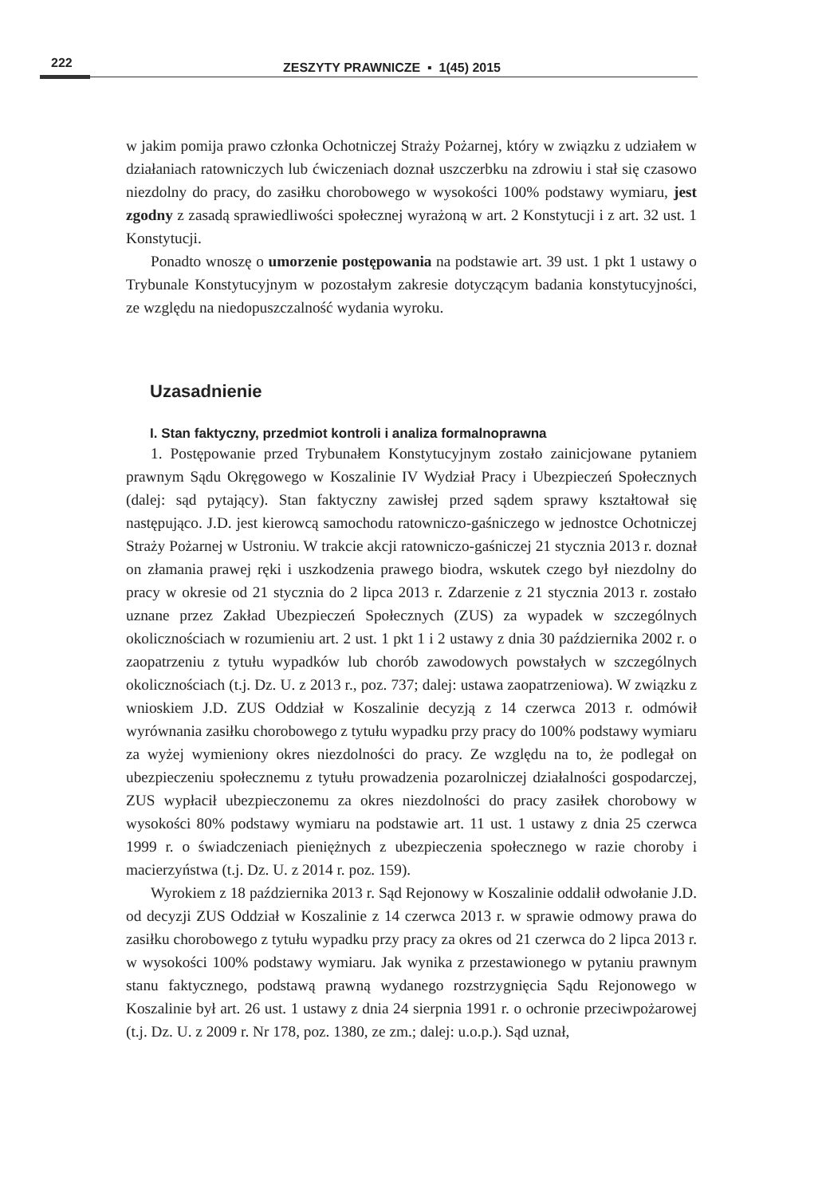222
ZESZYTY PRAWNICZE ▪ 1(45) 2015
w jakim pomija prawo członka Ochotniczej Straży Pożarnej, który w związku z udziałem w działaniach ratowniczych lub ćwiczeniach doznał uszczerbku na zdrowiu i stał się czasowo niezdolny do pracy, do zasiłku chorobowego w wysokości 100% podstawy wymiaru, jest zgodny z zasadą sprawiedliwości społecznej wyrażoną w art. 2 Konstytucji i z art. 32 ust. 1 Konstytucji.
Ponadto wnoszę o umorzenie postępowania na podstawie art. 39 ust. 1 pkt 1 ustawy o Trybunale Konstytucyjnym w pozostałym zakresie dotyczącym badania konstytucyjności, ze względu na niedopuszczalność wydania wyroku.
Uzasadnienie
I. Stan faktyczny, przedmiot kontroli i analiza formalnoprawna
1. Postępowanie przed Trybunałem Konstytucyjnym zostało zainicjowane pytaniem prawnym Sądu Okręgowego w Koszalinie IV Wydział Pracy i Ubezpieczeń Społecznych (dalej: sąd pytający). Stan faktyczny zawisłej przed sądem sprawy kształtował się następująco. J.D. jest kierowcą samochodu ratowniczo-gaśniczego w jednostce Ochotniczej Straży Pożarnej w Ustroniu. W trakcie akcji ratowniczo-gaśniczej 21 stycznia 2013 r. doznał on złamania prawej ręki i uszkodzenia prawego biodra, wskutek czego był niezdolny do pracy w okresie od 21 stycznia do 2 lipca 2013 r. Zdarzenie z 21 stycznia 2013 r. zostało uznane przez Zakład Ubezpieczeń Społecznych (ZUS) za wypadek w szczególnych okolicznościach w rozumieniu art. 2 ust. 1 pkt 1 i 2 ustawy z dnia 30 października 2002 r. o zaopatrzeniu z tytułu wypadków lub chorób zawodowych powstałych w szczególnych okolicznościach (t.j. Dz. U. z 2013 r., poz. 737; dalej: ustawa zaopatrzeniowa). W związku z wnioskiem J.D. ZUS Oddział w Koszalinie decyzją z 14 czerwca 2013 r. odmówił wyrównania zasiłku chorobowego z tytułu wypadku przy pracy do 100% podstawy wymiaru za wyżej wymieniony okres niezdolności do pracy. Ze względu na to, że podlegał on ubezpieczeniu społecznemu z tytułu prowadzenia pozarolniczej działalności gospodarczej, ZUS wypłacił ubezpieczonemu za okres niezdolności do pracy zasiłek chorobowy w wysokości 80% podstawy wymiaru na podstawie art. 11 ust. 1 ustawy z dnia 25 czerwca 1999 r. o świadczeniach pieniężnych z ubezpieczenia społecznego w razie choroby i macierzyństwa (t.j. Dz. U. z 2014 r. poz. 159).
Wyrokiem z 18 października 2013 r. Sąd Rejonowy w Koszalinie oddalił odwołanie J.D. od decyzji ZUS Oddział w Koszalinie z 14 czerwca 2013 r. w sprawie odmowy prawa do zasiłku chorobowego z tytułu wypadku przy pracy za okres od 21 czerwca do 2 lipca 2013 r. w wysokości 100% podstawy wymiaru. Jak wynika z przestawionego w pytaniu prawnym stanu faktycznego, podstawą prawną wydanego rozstrzygnięcia Sądu Rejonowego w Koszalinie był art. 26 ust. 1 ustawy z dnia 24 sierpnia 1991 r. o ochronie przeciwpożarowej (t.j. Dz. U. z 2009 r. Nr 178, poz. 1380, ze zm.; dalej: u.o.p.). Sąd uznał,